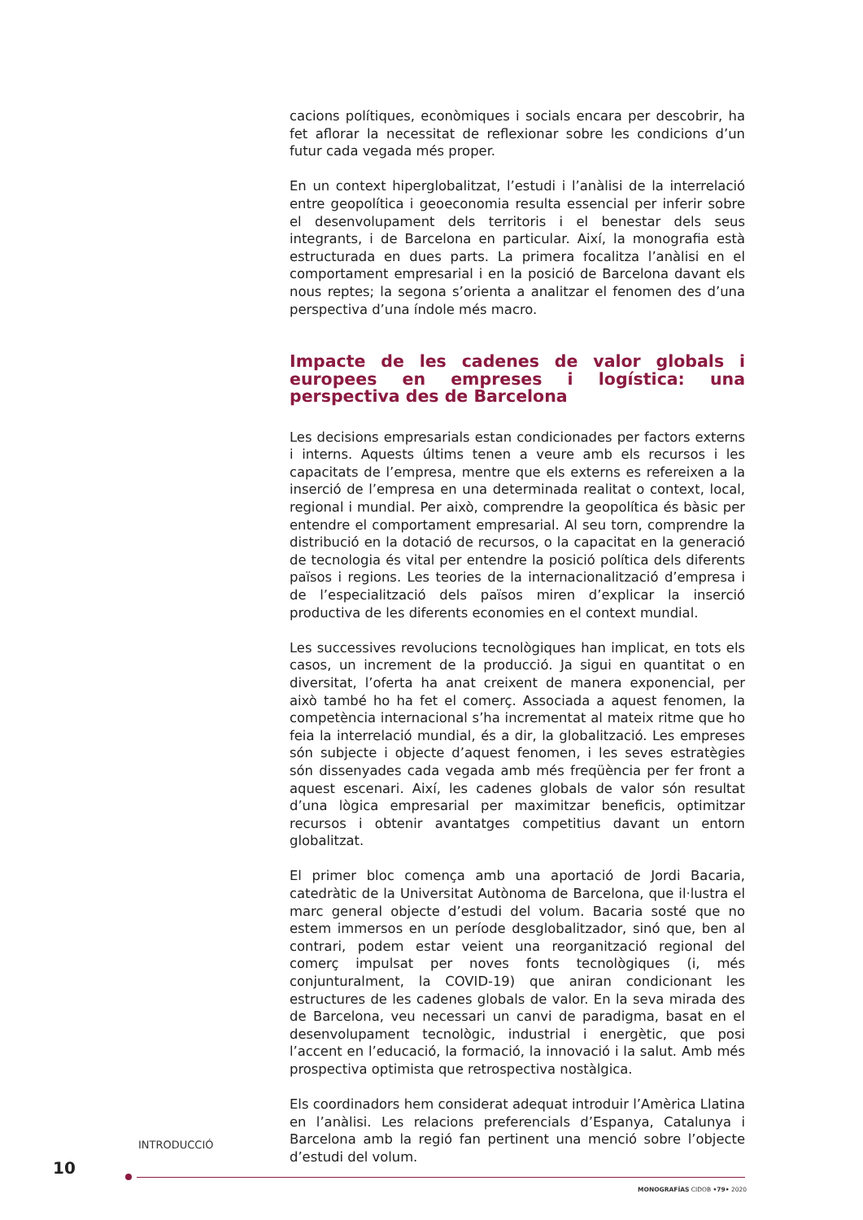cacions polítiques, econòmiques i socials encara per descobrir, ha fet aflorar la necessitat de reflexionar sobre les condicions d’un futur cada vegada més proper.
En un context hiperglobalitzat, l’estudi i l’anàlisi de la interrelació entre geopolítica i geoeconomia resulta essencial per inferir sobre el desenvolupament dels territoris i el benestar dels seus integrants, i de Barcelona en particular. Així, la monografia està estructurada en dues parts. La primera focalitza l’anàlisi en el comportament empresarial i en la posició de Barcelona davant els nous reptes; la segona s’orienta a analitzar el fenomen des d’una perspectiva d’una índole més macro.
Impacte de les cadenes de valor globals i europees en empreses i logística: una perspectiva des de Barcelona
Les decisions empresarials estan condicionades per factors externs i interns. Aquests últims tenen a veure amb els recursos i les capacitats de l’empresa, mentre que els externs es refereixen a la inserció de l’empresa en una determinada realitat o context, local, regional i mundial. Per això, comprendre la geopolítica és bàsic per entendre el comportament empresarial. Al seu torn, comprendre la distribució en la dotació de recursos, o la capacitat en la generació de tecnologia és vital per entendre la posició política dels diferents països i regions. Les teories de la internacionalització d’empresa i de l’especialització dels països miren d’explicar la inserció productiva de les diferents economies en el context mundial.
Les successives revolucions tecnològiques han implicat, en tots els casos, un increment de la producció. Ja sigui en quantitat o en diversitat, l’oferta ha anat creixent de manera exponencial, per això també ho ha fet el comerç. Associada a aquest fenomen, la competència internacional s’ha incrementat al mateix ritme que ho feia la interrelació mundial, és a dir, la globalització. Les empreses són subjecte i objecte d’aquest fenomen, i les seves estratègies són dissenyades cada vegada amb més freqüència per fer front a aquest escenari. Així, les cadenes globals de valor són resultat d’una lògica empresarial per maximitzar beneficis, optimitzar recursos i obtenir avantatges competitius davant un entorn globalitzat.
El primer bloc comença amb una aportació de Jordi Bacaria, catedràtic de la Universitat Autònoma de Barcelona, que il·lustra el marc general objecte d’estudi del volum. Bacaria sosté que no estem immersos en un període desglobalitzador, sinó que, ben al contrari, podem estar veient una reorganització regional del comerç impulsat per noves fonts tecnològiques (i, més conjunturalment, la COVID-19) que aniran condicionant les estructures de les cadenes globals de valor. En la seva mirada des de Barcelona, veu necessari un canvi de paradigma, basat en el desenvolupament tecnològic, industrial i energètic, que posi l’accent en l’educació, la formació, la innovació i la salut. Amb més prospectiva optimista que retrospectiva nostàlgica.
Els coordinadors hem considerat adequat introduir l’Amèrica Llatina en l’anàlisi. Les relacions preferencials d’Espanya, Catalunya i Barcelona amb la regió fan pertinent una menció sobre l’objecte d’estudi del volum.
INTRODUCCIÓ
10
MONOGRAFÍAS CIDOB •79• 2020